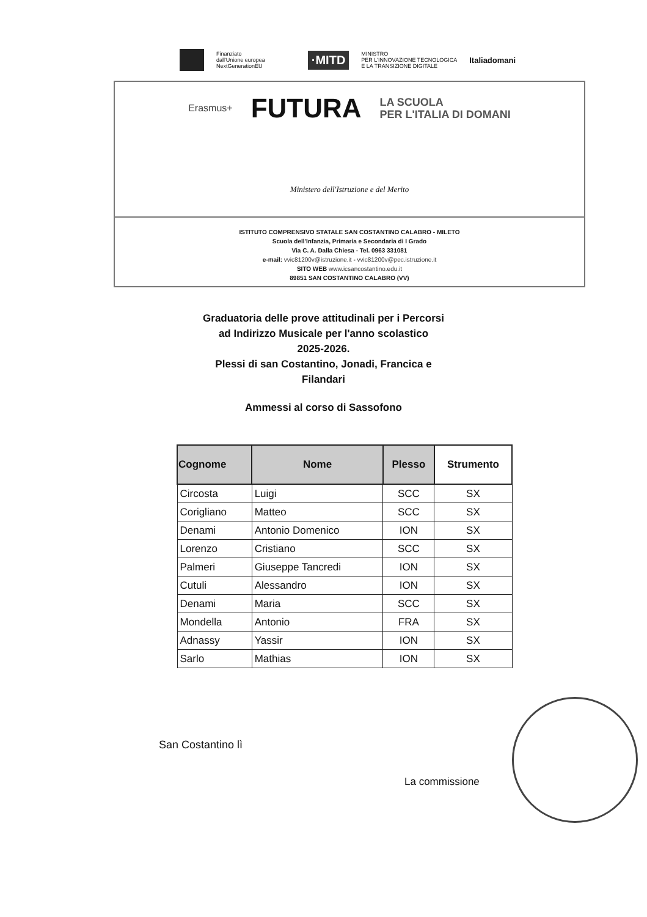Finanziato
dall'Unione europea
NextGenerationEU
·MITD
MINISTRO
PER L'INNOVAZIONE TECNOLOGICA
E LA TRANSIZIONE DIGITALE
Italiadomani
Erasmus+ FUTURA LA SCUOLA
PER L'ITALIA DI DOMANI
Ministero dell'Istruzione e del Merito
ISTITUTO COMPRENSIVO STATALE SAN COSTANTINO CALABRO - MILETO
Scuola dell'Infanzia, Primaria e Secondaria di I Grado
Via C. A. Dalla Chiesa - Tel. 0963 331081
e-mail: vvic81200v@istruzione.it - vvic81200v@pec.istruzione.it
SITO WEB www.icsancostantino.edu.it
89851 SAN COSTANTINO CALABRO (VV)
Graduatoria delle prove attitudinali per i Percorsi
ad Indirizzo Musicale per l'anno scolastico
2025-2026.
Plessi di san Costantino, Jonadi, Francica e
Filandari
Ammessi al corso di Sassofono
| Cognome | Nome | Plesso | Strumento |
| --- | --- | --- | --- |
| Circosta | Luigi | SCC | SX |
| Corigliano | Matteo | SCC | SX |
| Denami | Antonio Domenico | ION | SX |
| Lorenzo | Cristiano | SCC | SX |
| Palmeri | Giuseppe Tancredi | ION | SX |
| Cutuli | Alessandro | ION | SX |
| Denami | Maria | SCC | SX |
| Mondella | Antonio | FRA | SX |
| Adnassy | Yassir | ION | SX |
| Sarlo | Mathias | ION | SX |
San Costantino lì
La commissione